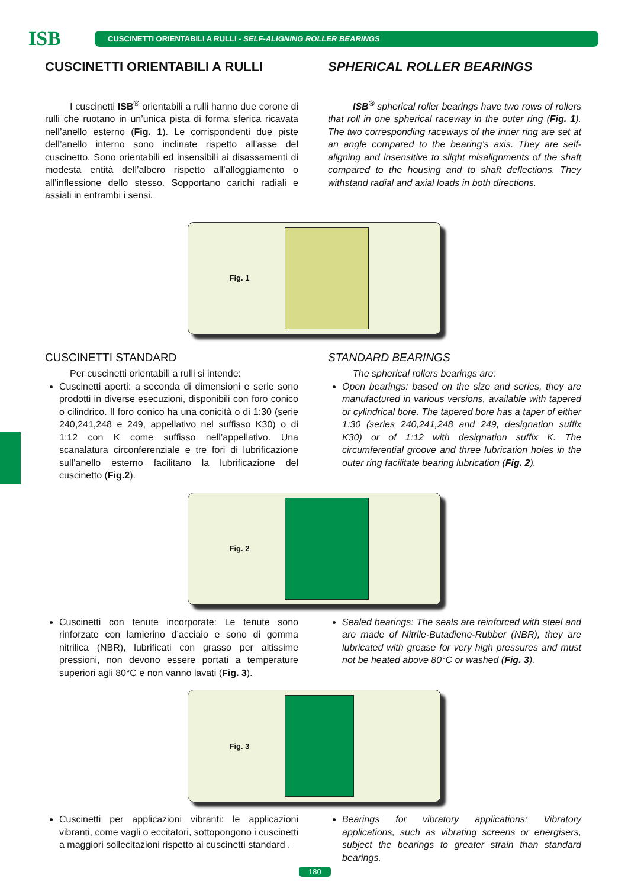ISB
CUSCINETTI ORIENTABILI A RULLI - SELF-ALIGNING ROLLER BEARINGS
CUSCINETTI ORIENTABILI A RULLI
I cuscinetti ISB<sup>®</sup> orientabili a rulli hanno due corone di rulli che ruotano in un’unica pista di forma sferica ricavata nell’anello esterno (Fig. 1). Le corrispondenti due piste dell’anello interno sono inclinate rispetto all’asse del cuscinetto. Sono orientabili ed insensibili ai disassamenti di modesta entità dell’albero rispetto all’alloggiamento o all’inflessione dello stesso. Sopportano carichi radiali e assiali in entrambi i sensi.
SPHERICAL ROLLER BEARINGS
ISB<sup>®</sup> spherical roller bearings have two rows of rollers that roll in one spherical raceway in the outer ring (Fig. 1). The two corresponding raceways of the inner ring are set at an angle compared to the bearing’s axis. They are self-aligning and insensitive to slight misalignments of the shaft compared to the housing and to shaft deflections. They withstand radial and axial loads in both directions.
Fig. 1
CUSCINETTI STANDARD
Per cuscinetti orientabili a rulli si intende:
Cuscinetti aperti: a seconda di dimensioni e serie sono prodotti in diverse esecuzioni, disponibili con foro conico o cilindrico. Il foro conico ha una conicità o di 1:30 (serie 240,241,248 e 249, appellativo nel suffisso K30) o di 1:12 con K come suffisso nell’appellativo. Una scanalatura circonferenziale e tre fori di lubrificazione sull’anello esterno facilitano la lubrificazione del cuscinetto (Fig.2).
STANDARD BEARINGS
The spherical rollers bearings are:
Open bearings: based on the size and series, they are manufactured in various versions, available with tapered or cylindrical bore. The tapered bore has a taper of either 1:30 (series 240,241,248 and 249, designation suffix K30) or of 1:12 with designation suffix K. The circumferential groove and three lubrication holes in the outer ring facilitate bearing lubrication (Fig. 2).
Fig. 2
Cuscinetti con tenute incorporate: Le tenute sono rinforzate con lamierino d’acciaio e sono di gomma nitrilica (NBR), lubrificati con grasso per altissime pressioni, non devono essere portati a temperature superiori agli 80°C e non vanno lavati (Fig. 3).
Sealed bearings: The seals are reinforced with steel and are made of Nitrile-Butadiene-Rubber (NBR), they are lubricated with grease for very high pressures and must not be heated above 80°C or washed (Fig. 3).
Fig. 3
Cuscinetti per applicazioni vibranti: le applicazioni vibranti, come vagli o eccitatori, sottopongono i cuscinetti a maggiori sollecitazioni rispetto ai cuscinetti standard .
Bearings for vibratory applications: Vibratory applications, such as vibrating screens or energisers, subject the bearings to greater strain than standard bearings.
180